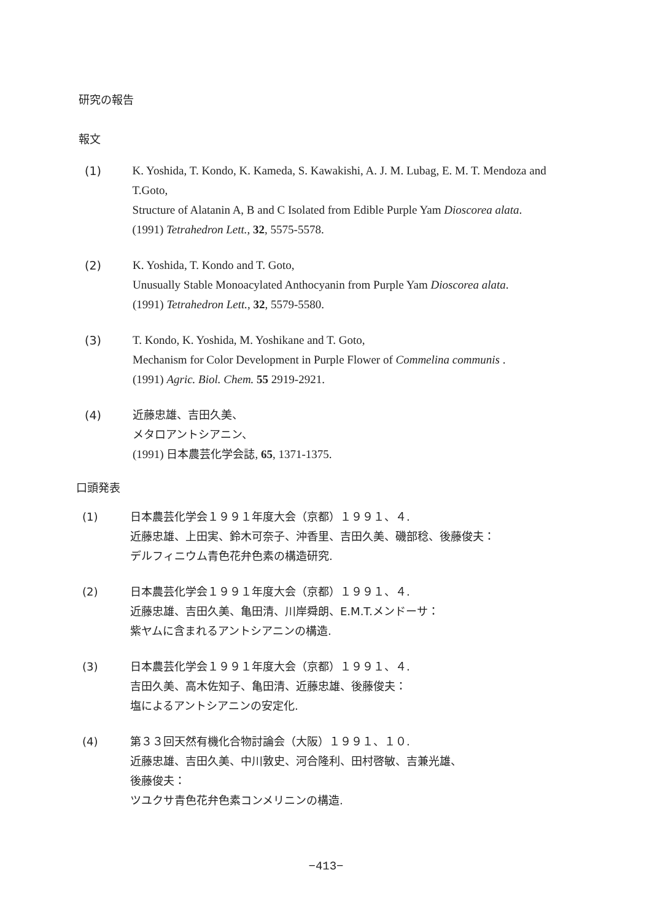研究の報告
報文
(1) K. Yoshida, T. Kondo, K. Kameda, S. Kawakishi, A. J. M. Lubag, E. M. T. Mendoza and T.Goto,
Structure of Alatanin A, B and C Isolated from Edible Purple Yam Dioscorea alata.
(1991) Tetrahedron Lett., 32, 5575-5578.
(2) K. Yoshida, T. Kondo and T. Goto,
Unusually Stable Monoacylated Anthocyanin from Purple Yam Dioscorea alata.
(1991) Tetrahedron Lett., 32, 5579-5580.
(3) T. Kondo, K. Yoshida, M. Yoshikane and T. Goto,
Mechanism for Color Development in Purple Flower of Commelina communis .
(1991) Agric. Biol. Chem. 55 2919-2921.
(4) 近藤忠雄、吉田久美、
メタロアントシアニン、
(1991) 日本農芸化学会誌, 65, 1371-1375.
口頭発表
(1) 日本農芸化学会１９９１年度大会（京都）１９９１、４.
近藤忠雄、上田実、鈴木可奈子、沖香里、吉田久美、磯部稔、後藤俊夫：
デルフィニウム青色花弁色素の構造研究.
(2) 日本農芸化学会１９９１年度大会（京都）１９９１、４.
近藤忠雄、吉田久美、亀田清、川岸舜朗、E.M.T.メンドーサ：
紫ヤムに含まれるアントシアニンの構造.
(3) 日本農芸化学会１９９１年度大会（京都）１９９１、４.
吉田久美、高木佐知子、亀田清、近藤忠雄、後藤俊夫：
塩によるアントシアニンの安定化.
(4) 第３３回天然有機化合物討論会（大阪）１９９１、１０.
近藤忠雄、吉田久美、中川敦史、河合隆利、田村啓敏、吉兼光雄、
後藤俊夫：
ツユクサ青色花弁色素コンメリニンの構造.
−413−